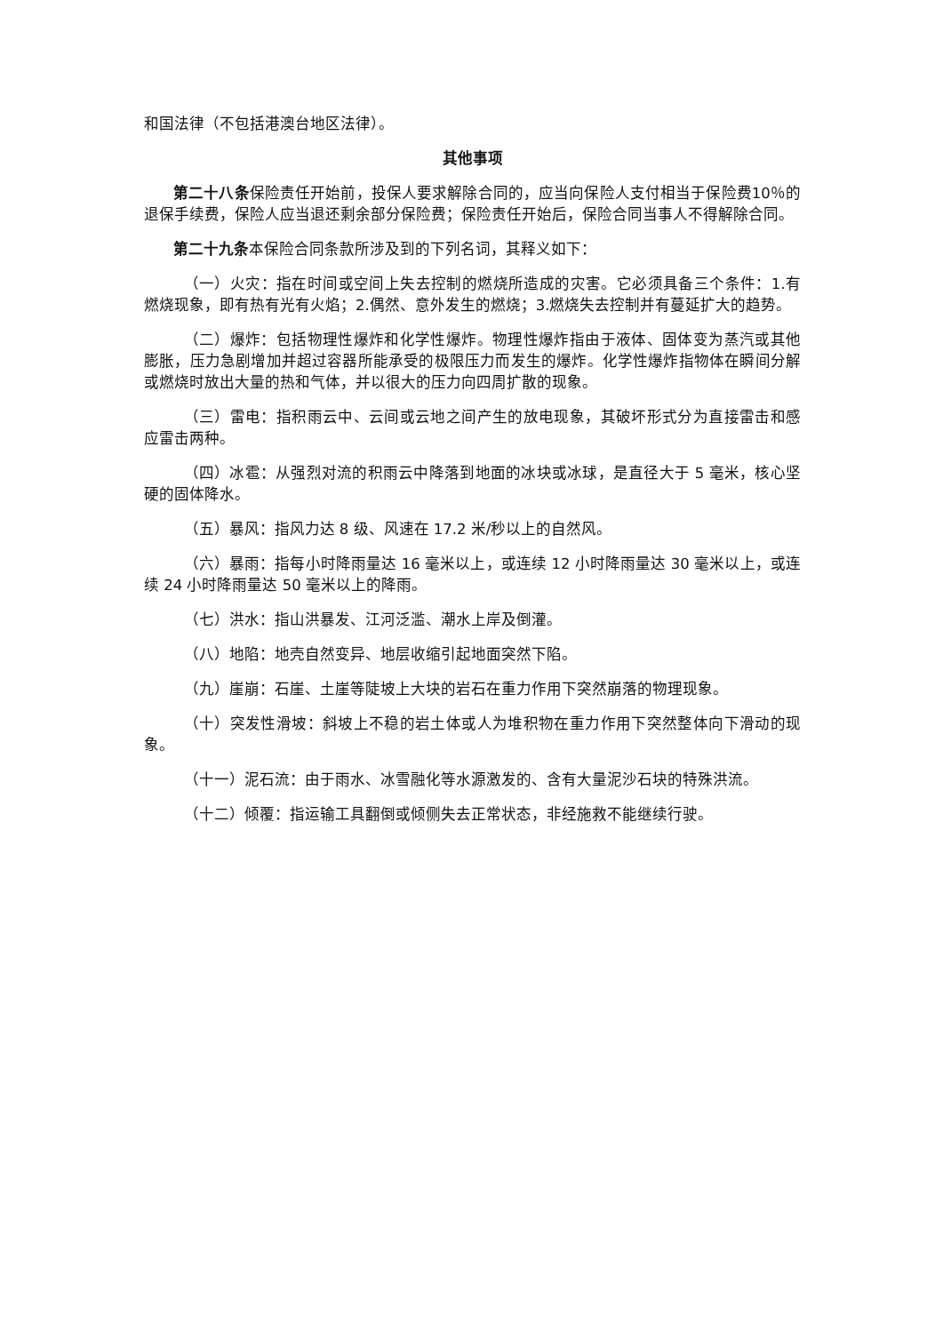和国法律（不包括港澳台地区法律）。
其他事项
第二十八条保险责任开始前，投保人要求解除合同的，应当向保险人支付相当于保险费10％的退保手续费，保险人应当退还剩余部分保险费；保险责任开始后，保险合同当事人不得解除合同。
第二十九条本保险合同条款所涉及到的下列名词，其释义如下：
（一）火灾：指在时间或空间上失去控制的燃烧所造成的灾害。它必须具备三个条件：1.有燃烧现象，即有热有光有火焰；2.偶然、意外发生的燃烧；3.燃烧失去控制并有蔓延扩大的趋势。
（二）爆炸：包括物理性爆炸和化学性爆炸。物理性爆炸指由于液体、固体变为蒸汽或其他膨胀，压力急剧增加并超过容器所能承受的极限压力而发生的爆炸。化学性爆炸指物体在瞬间分解或燃烧时放出大量的热和气体，并以很大的压力向四周扩散的现象。
（三）雷电：指积雨云中、云间或云地之间产生的放电现象，其破坏形式分为直接雷击和感应雷击两种。
（四）冰雹：从强烈对流的积雨云中降落到地面的冰块或冰球，是直径大于 5 毫米，核心坚硬的固体降水。
（五）暴风：指风力达 8 级、风速在 17.2 米/秒以上的自然风。
（六）暴雨：指每小时降雨量达 16 毫米以上，或连续 12 小时降雨量达 30 毫米以上，或连续 24 小时降雨量达 50 毫米以上的降雨。
（七）洪水：指山洪暴发、江河泛滥、潮水上岸及倒灌。
（八）地陷：地壳自然变异、地层收缩引起地面突然下陷。
（九）崖崩：石崖、土崖等陡坡上大块的岩石在重力作用下突然崩落的物理现象。
（十）突发性滑坡：斜坡上不稳的岩土体或人为堆积物在重力作用下突然整体向下滑动的现象。
（十一）泥石流：由于雨水、冰雪融化等水源激发的、含有大量泥沙石块的特殊洪流。
（十二）倾覆：指运输工具翻倒或倾侧失去正常状态，非经施救不能继续行驶。